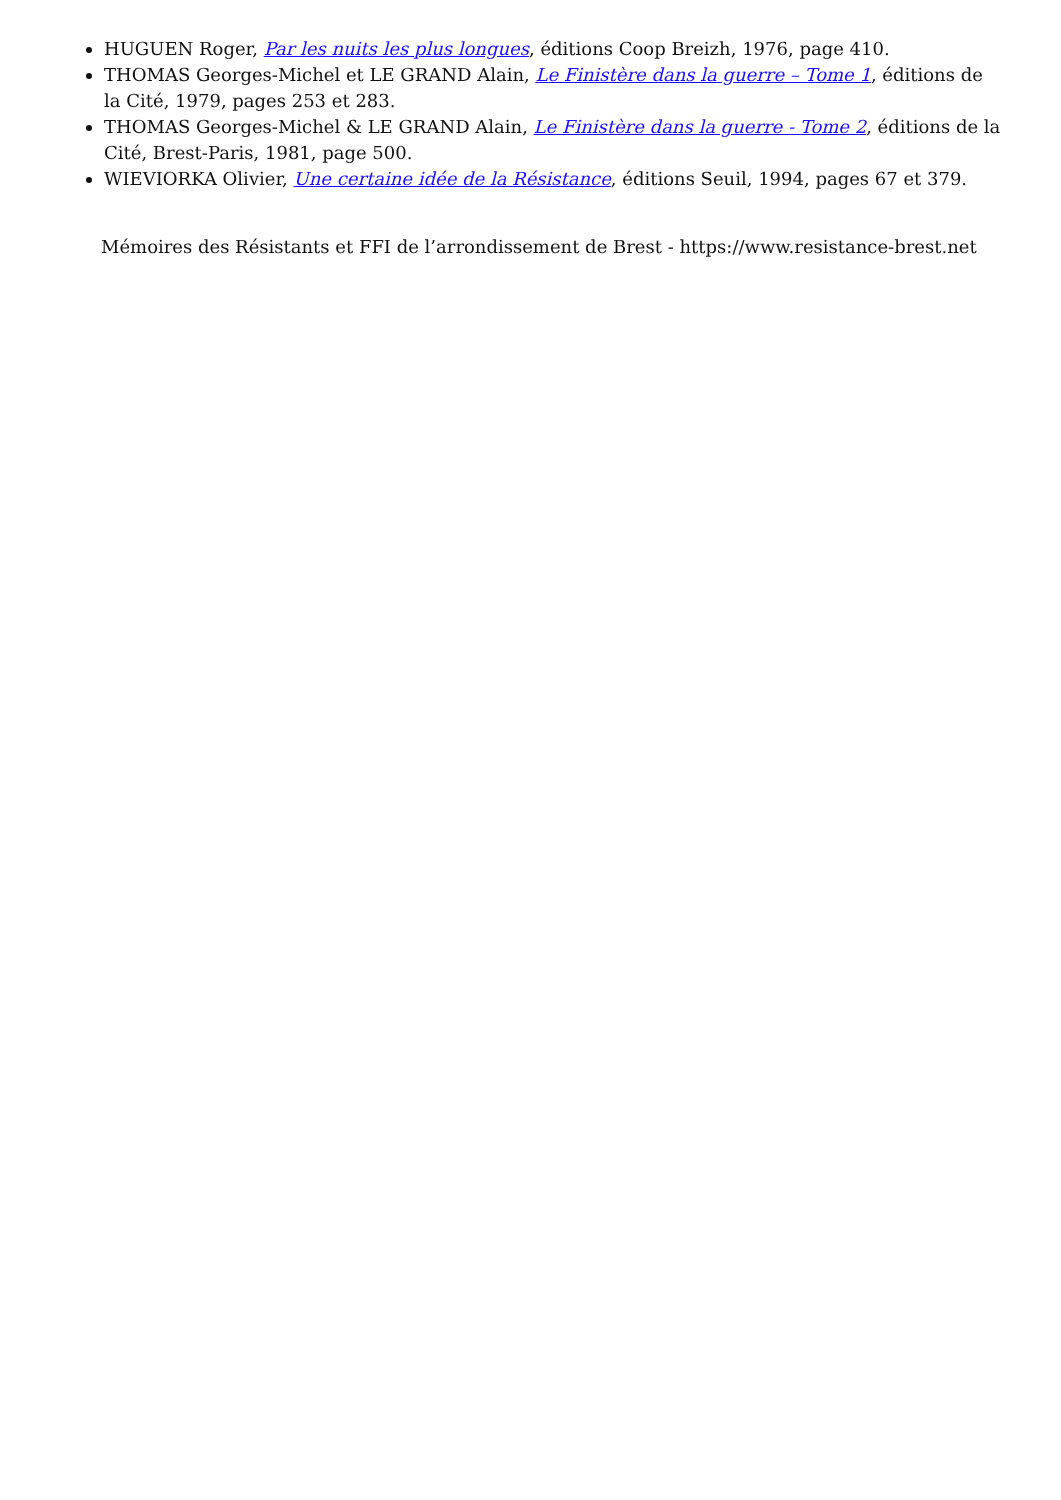HUGUEN Roger, Par les nuits les plus longues, éditions Coop Breizh, 1976, page 410.
THOMAS Georges-Michel et LE GRAND Alain, Le Finistère dans la guerre – Tome 1, éditions de la Cité, 1979, pages 253 et 283.
THOMAS Georges-Michel & LE GRAND Alain, Le Finistère dans la guerre - Tome 2, éditions de la Cité, Brest-Paris, 1981, page 500.
WIEVIORKA Olivier, Une certaine idée de la Résistance, éditions Seuil, 1994, pages 67 et 379.
Mémoires des Résistants et FFI de l’arrondissement de Brest - https://www.resistance-brest.net